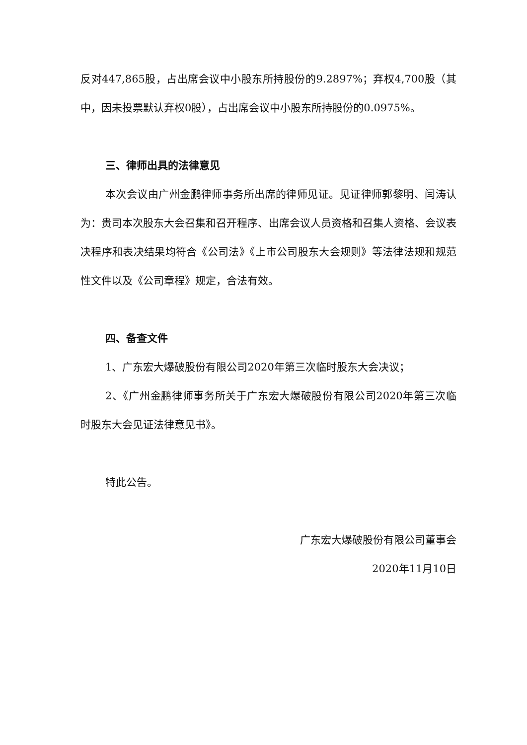反对447,865股，占出席会议中小股东所持股份的9.2897%；弃权4,700股（其中，因未投票默认弃权0股），占出席会议中小股东所持股份的0.0975%。
三、律师出具的法律意见
本次会议由广州金鹏律师事务所出席的律师见证。见证律师郭黎明、闫涛认为：贵司本次股东大会召集和召开程序、出席会议人员资格和召集人资格、会议表决程序和表决结果均符合《公司法》《上市公司股东大会规则》等法律法规和规范性文件以及《公司章程》规定，合法有效。
四、备查文件
1、广东宏大爆破股份有限公司2020年第三次临时股东大会决议；
2、《广州金鹏律师事务所关于广东宏大爆破股份有限公司2020年第三次临时股东大会见证法律意见书》。
特此公告。
广东宏大爆破股份有限公司董事会
2020年11月10日